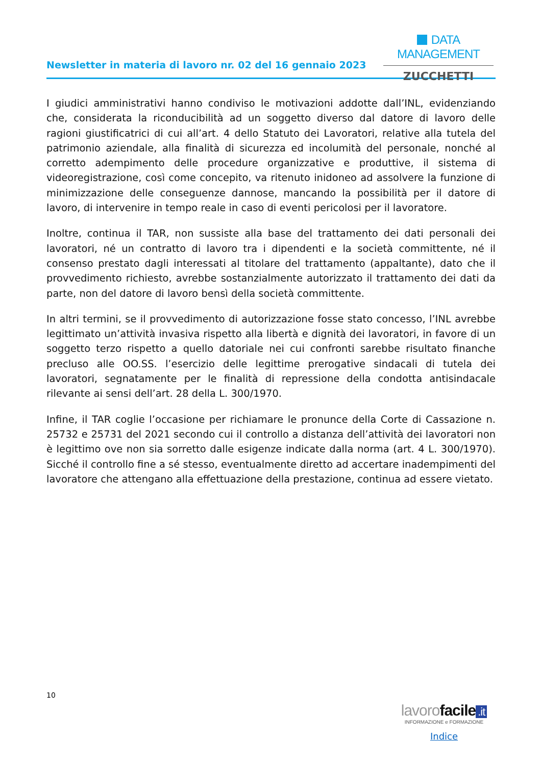Newsletter in materia di lavoro nr. 02 del 16 gennaio 2023
DATA MANAGEMENT
ZUCCHETTI
I giudici amministrativi hanno condiviso le motivazioni addotte dall’INL, evidenziando che, considerata la riconducibilità ad un soggetto diverso dal datore di lavoro delle ragioni giustificatrici di cui all’art. 4 dello Statuto dei Lavoratori, relative alla tutela del patrimonio aziendale, alla finalità di sicurezza ed incolumità del personale, nonché al corretto adempimento delle procedure organizzative e produttive, il sistema di videoregistrazione, così come concepito, va ritenuto inidoneo ad assolvere la funzione di minimizzazione delle conseguenze dannose, mancando la possibilità per il datore di lavoro, di intervenire in tempo reale in caso di eventi pericolosi per il lavoratore.
Inoltre, continua il TAR, non sussiste alla base del trattamento dei dati personali dei lavoratori, né un contratto di lavoro tra i dipendenti e la società committente, né il consenso prestato dagli interessati al titolare del trattamento (appaltante), dato che il provvedimento richiesto, avrebbe sostanzialmente autorizzato il trattamento dei dati da parte, non del datore di lavoro bensì della società committente.
In altri termini, se il provvedimento di autorizzazione fosse stato concesso, l’INL avrebbe legittimato un’attività invasiva rispetto alla libertà e dignità dei lavoratori, in favore di un soggetto terzo rispetto a quello datoriale nei cui confronti sarebbe risultato finanche precluso alle OO.SS. l’esercizio delle legittime prerogative sindacali di tutela dei lavoratori, segnatamente per le finalità di repressione della condotta antisindacale rilevante ai sensi dell’art. 28 della L. 300/1970.
Infine, il TAR coglie l’occasione per richiamare le pronunce della Corte di Cassazione n. 25732 e 25731 del 2021 secondo cui il controllo a distanza dell’attività dei lavoratori non è legittimo ove non sia sorretto dalle esigenze indicate dalla norma (art. 4 L. 300/1970). Sicché il controllo fine a sé stesso, eventualmente diretto ad accertare inadempimenti del lavoratore che attengano alla effettuazione della prestazione, continua ad essere vietato.
10
lavorofacile.it
INFORMAZIONE e FORMAZIONE
Indice